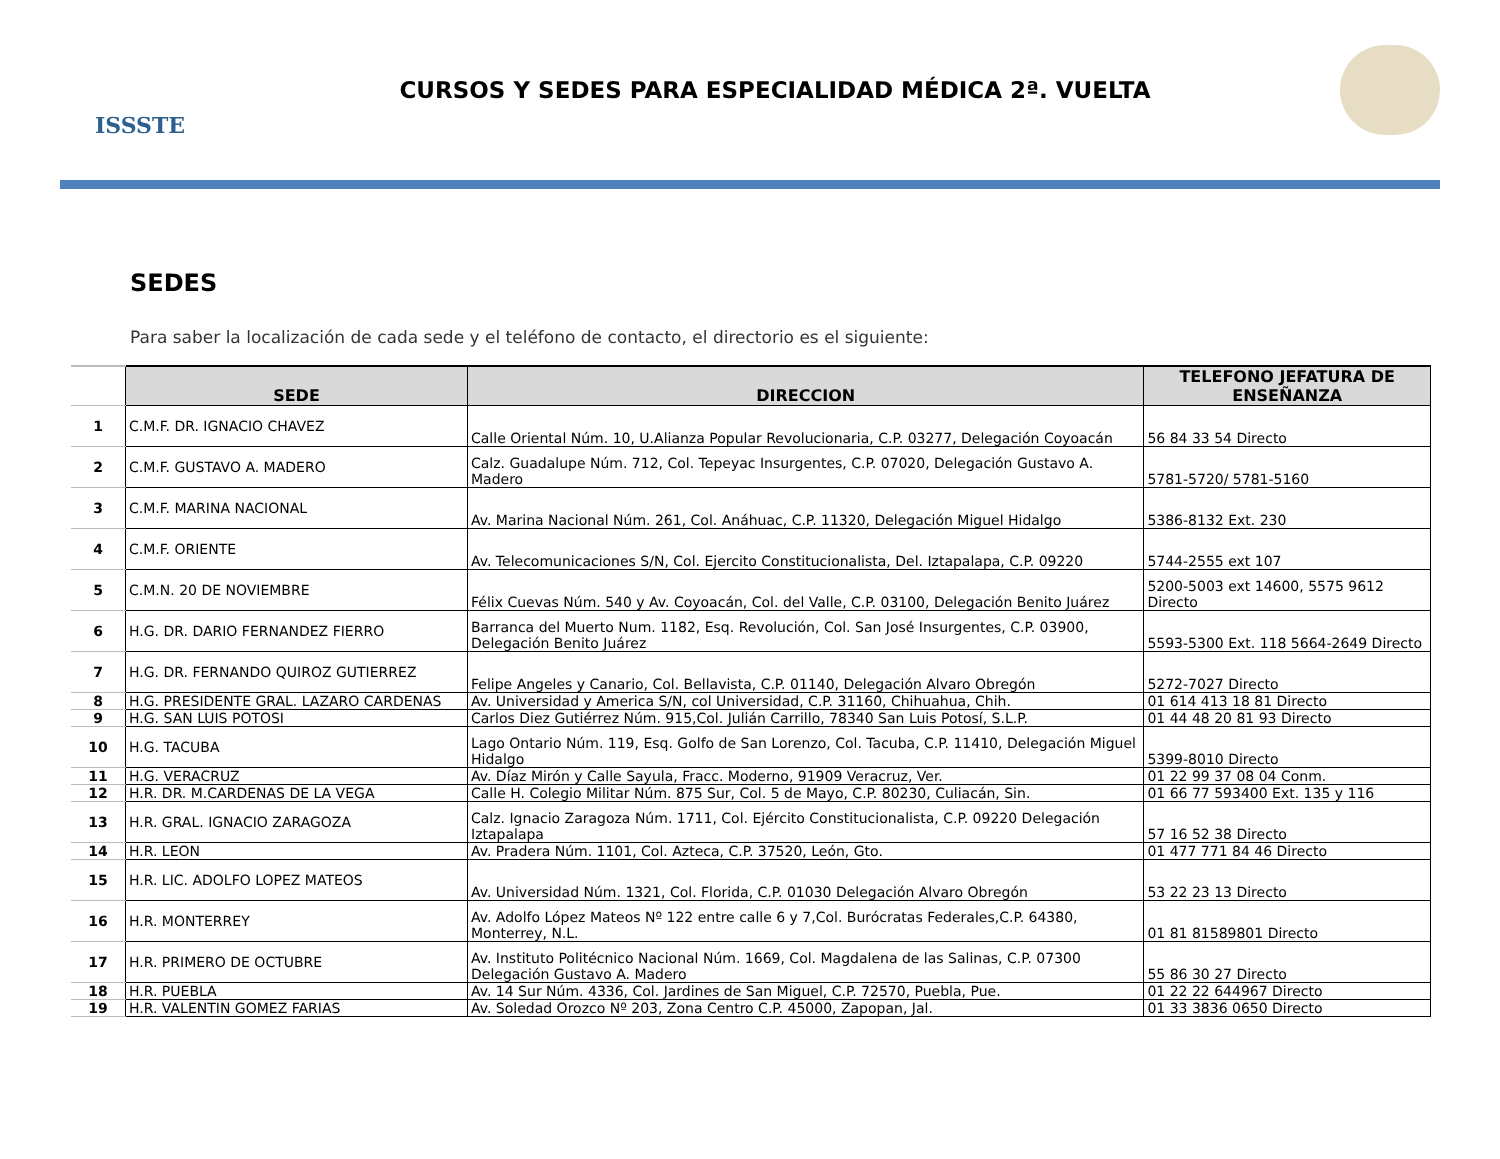ISSSTE
CURSOS Y SEDES PARA ESPECIALIDAD MÉDICA 2ª. VUELTA
SEDES
Para saber la localización de cada sede y el teléfono de contacto, el directorio es el siguiente:
| | SEDE | DIRECCION | TELEFONO JEFATURA DE ENSEÑANZA |
| --- | --- | --- | --- |
| 1 | C.M.F. DR. IGNACIO CHAVEZ | Calle Oriental Núm. 10, U.Alianza Popular Revolucionaria, C.P. 03277, Delegación Coyoacán | 56 84 33 54 Directo |
| 2 | C.M.F. GUSTAVO A. MADERO | Calz. Guadalupe Núm. 712, Col. Tepeyac Insurgentes, C.P. 07020, Delegación Gustavo A. Madero | 5781-5720/ 5781-5160 |
| 3 | C.M.F. MARINA NACIONAL | Av. Marina Nacional Núm. 261, Col. Anáhuac, C.P. 11320, Delegación Miguel Hidalgo | 5386-8132 Ext. 230 |
| 4 | C.M.F. ORIENTE | Av. Telecomunicaciones S/N, Col. Ejercito Constitucionalista, Del. Iztapalapa, C.P. 09220 | 5744-2555 ext 107 |
| 5 | C.M.N. 20 DE NOVIEMBRE | Félix Cuevas Núm. 540 y Av. Coyoacán, Col. del Valle, C.P. 03100, Delegación Benito Juárez | 5200-5003 ext 14600, 5575 9612 Directo |
| 6 | H.G. DR. DARIO FERNANDEZ FIERRO | Barranca del Muerto Num. 1182, Esq. Revolución, Col. San José Insurgentes, C.P. 03900, Delegación Benito Juárez | 5593-5300 Ext. 118 5664-2649 Directo |
| 7 | H.G. DR. FERNANDO QUIROZ GUTIERREZ | Felipe Angeles y Canario, Col. Bellavista, C.P. 01140, Delegación Alvaro Obregón | 5272-7027 Directo |
| 8 | H.G. PRESIDENTE GRAL. LAZARO CARDENAS | Av. Universidad y America S/N, col Universidad, C.P. 31160, Chihuahua, Chih. | 01 614 413 18 81 Directo |
| 9 | H.G. SAN LUIS POTOSI | Carlos Diez Gutiérrez Núm. 915,Col. Julián Carrillo, 78340 San Luis Potosí, S.L.P. | 01 44 48 20 81 93 Directo |
| 10 | H.G. TACUBA | Lago Ontario Núm. 119, Esq. Golfo de San Lorenzo, Col. Tacuba, C.P. 11410, Delegación Miguel Hidalgo | 5399-8010 Directo |
| 11 | H.G. VERACRUZ | Av. Díaz Mirón y Calle Sayula, Fracc. Moderno, 91909 Veracruz, Ver. | 01 22 99 37 08 04 Conm. |
| 12 | H.R. DR. M.CARDENAS DE LA VEGA | Calle H. Colegio Militar Núm. 875 Sur, Col. 5 de Mayo, C.P. 80230, Culiacán, Sin. | 01 66 77 593400 Ext. 135 y 116 |
| 13 | H.R. GRAL. IGNACIO ZARAGOZA | Calz. Ignacio Zaragoza Núm. 1711, Col. Ejército Constitucionalista, C.P. 09220 Delegación Iztapalapa | 57 16 52 38 Directo |
| 14 | H.R. LEON | Av. Pradera Núm. 1101, Col. Azteca, C.P. 37520, León, Gto. | 01 477 771 84 46 Directo |
| 15 | H.R. LIC. ADOLFO LOPEZ MATEOS | Av. Universidad Núm. 1321, Col. Florida, C.P. 01030 Delegación Alvaro Obregón | 53 22 23 13 Directo |
| 16 | H.R. MONTERREY | Av. Adolfo López Mateos Nº 122 entre calle 6 y 7,Col. Burócratas Federales,C.P. 64380, Monterrey, N.L. | 01 81 81589801 Directo |
| 17 | H.R. PRIMERO DE OCTUBRE | Av. Instituto Politécnico Nacional Núm. 1669, Col. Magdalena de las Salinas, C.P. 07300 Delegación Gustavo A. Madero | 55 86 30 27 Directo |
| 18 | H.R. PUEBLA | Av. 14 Sur Núm. 4336, Col. Jardines de San Miguel, C.P. 72570, Puebla, Pue. | 01 22 22 644967 Directo |
| 19 | H.R. VALENTIN GOMEZ FARIAS | Av. Soledad Orozco Nº 203, Zona Centro C.P. 45000, Zapopan, Jal. | 01 33 3836 0650 Directo |